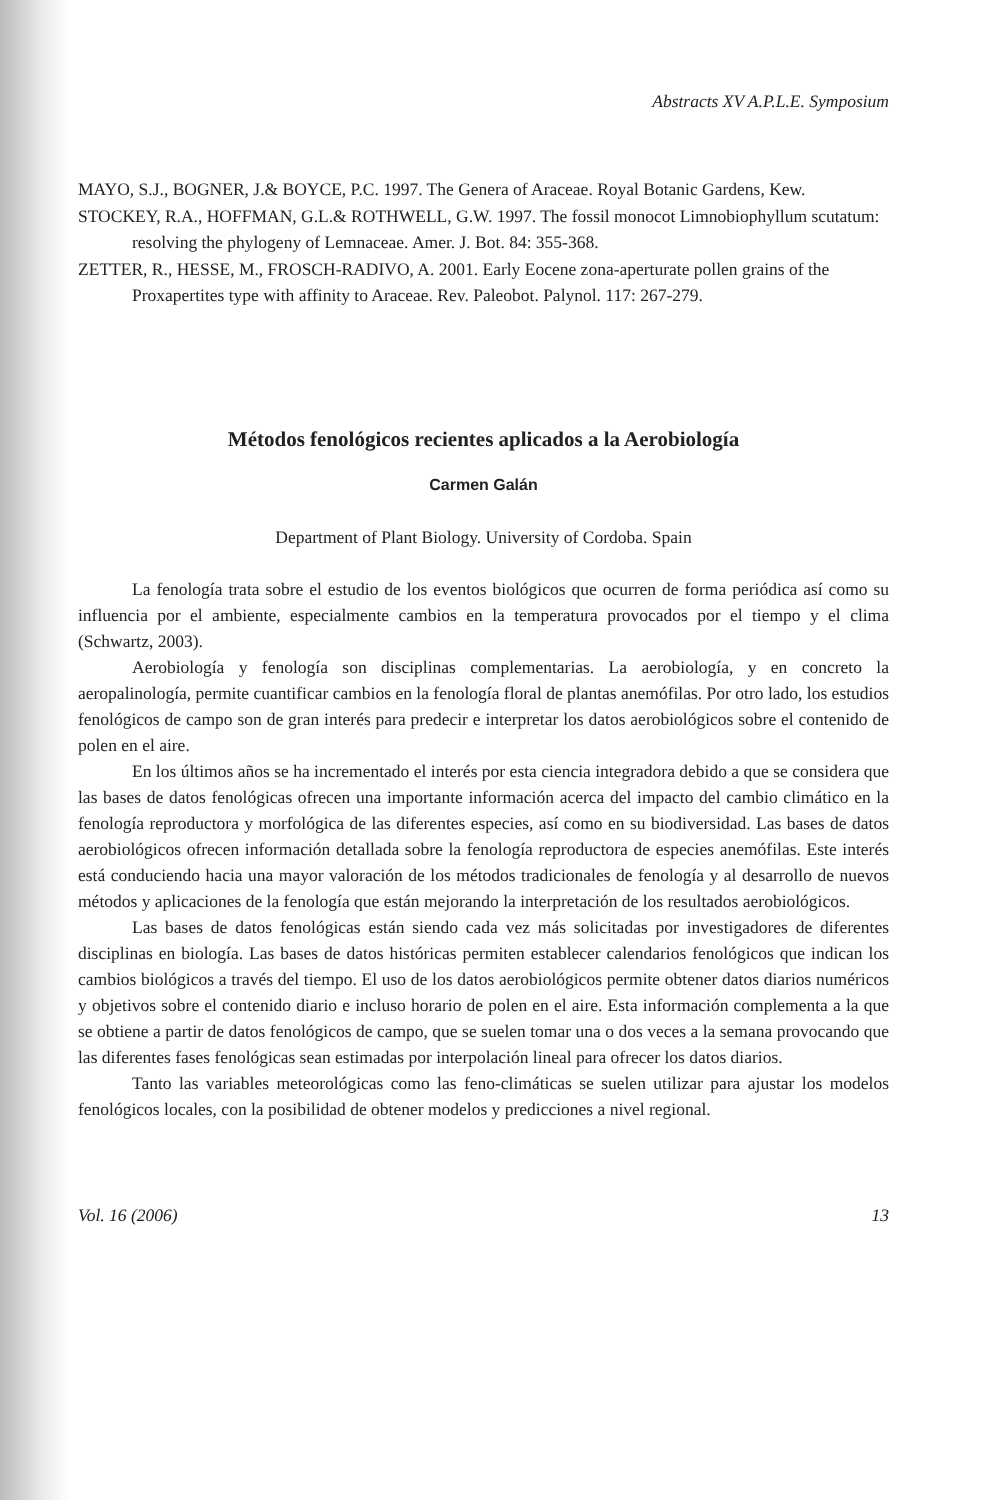Abstracts XV A.P.L.E. Symposium
MAYO, S.J., BOGNER, J.& BOYCE, P.C. 1997. The Genera of Araceae. Royal Botanic Gardens, Kew.
STOCKEY, R.A., HOFFMAN, G.L.& ROTHWELL, G.W. 1997. The fossil monocot Limnobiophyllum scutatum: resolving the phylogeny of Lemnaceae. Amer. J. Bot. 84: 355-368.
ZETTER, R., HESSE, M., FROSCH-RADIVO, A. 2001. Early Eocene zona-aperturate pollen grains of the Proxapertites type with affinity to Araceae. Rev. Paleobot. Palynol. 117: 267-279.
Métodos fenológicos recientes aplicados a la Aerobiología
Carmen Galán
Department of Plant Biology. University of Cordoba. Spain
La fenología trata sobre el estudio de los eventos biológicos que ocurren de forma periódica así como su influencia por el ambiente, especialmente cambios en la temperatura provocados por el tiempo y el clima (Schwartz, 2003).
Aerobiología y fenología son disciplinas complementarias. La aerobiología, y en concreto la aeropalinología, permite cuantificar cambios en la fenología floral de plantas anemófilas. Por otro lado, los estudios fenológicos de campo son de gran interés para predecir e interpretar los datos aerobiológicos sobre el contenido de polen en el aire.
En los últimos años se ha incrementado el interés por esta ciencia integradora debido a que se considera que las bases de datos fenológicas ofrecen una importante información acerca del impacto del cambio climático en la fenología reproductora y morfológica de las diferentes especies, así como en su biodiversidad. Las bases de datos aerobiológicos ofrecen información detallada sobre la fenología reproductora de especies anemófilas. Este interés está conduciendo hacia una mayor valoración de los métodos tradicionales de fenología y al desarrollo de nuevos métodos y aplicaciones de la fenología que están mejorando la interpretación de los resultados aerobiológicos.
Las bases de datos fenológicas están siendo cada vez más solicitadas por investigadores de diferentes disciplinas en biología. Las bases de datos históricas permiten establecer calendarios fenológicos que indican los cambios biológicos a través del tiempo. El uso de los datos aerobiológicos permite obtener datos diarios numéricos y objetivos sobre el contenido diario e incluso horario de polen en el aire. Esta información complementa a la que se obtiene a partir de datos fenológicos de campo, que se suelen tomar una o dos veces a la semana provocando que las diferentes fases fenológicas sean estimadas por interpolación lineal para ofrecer los datos diarios.
Tanto las variables meteorológicas como las feno-climáticas se suelen utilizar para ajustar los modelos fenológicos locales, con la posibilidad de obtener modelos y predicciones a nivel regional.
Vol. 16 (2006) 13